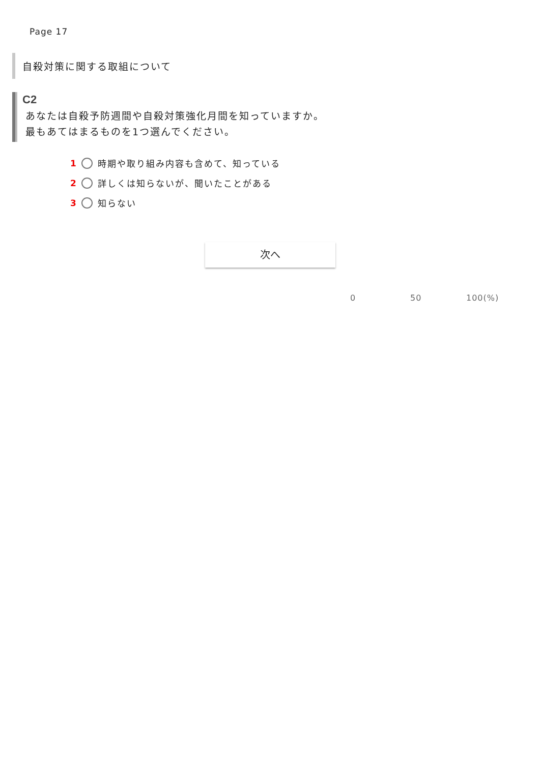Page 17
自殺対策に関する取組について
C2
あなたは自殺予防週間や自殺対策強化月間を知っていますか。
最もあてはまるものを1つ選んでください。
1 時期や取り組み内容も含めて、知っている
2 詳しくは知らないが、聞いたことがある
3 知らない
次へ
0 50 100(%)